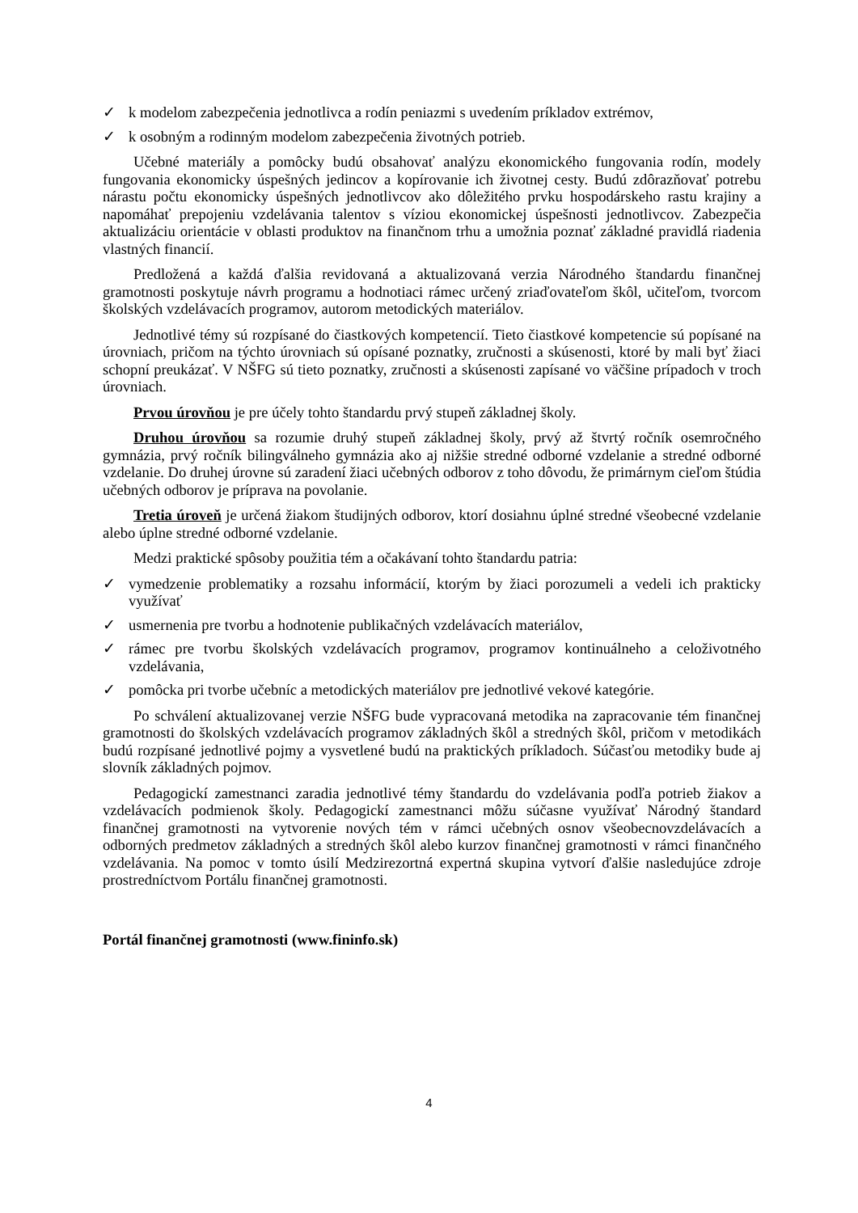✓ k modelom zabezpečenia jednotlivca a rodín peniazmi s uvedením príkladov extrémov,
✓ k osobným a rodinným modelom zabezpečenia životných potrieb.
Učebné materiály a pomôcky budú obsahovať analýzu ekonomického fungovania rodín, modely fungovania ekonomicky úspešných jedincov a kopírovanie ich životnej cesty. Budú zdôrazňovať potrebu nárastu počtu ekonomicky úspešných jednotlivcov ako dôležitého prvku hospodárskeho rastu krajiny a napomáhať prepojeniu vzdelávania talentov s víziou ekonomickej úspešnosti jednotlivcov. Zabezpečia aktualizáciu orientácie v oblasti produktov na finančnom trhu a umožnia poznať základné pravidlá riadenia vlastných financií.
Predložená a každá ďalšia revidovaná a aktualizovaná verzia Národného štandardu finančnej gramotnosti poskytuje návrh programu a hodnotiaci rámec určený zriaďovateľom škôl, učiteľom, tvorcom školských vzdelávacích programov, autorom metodických materiálov.
Jednotlivé témy sú rozpísané do čiastkových kompetencií. Tieto čiastkové kompetencie sú popísané na úrovniach, pričom na týchto úrovniach sú opísané poznatky, zručnosti a skúsenosti, ktoré by mali byť žiaci schopní preukázať. V NŠFG sú tieto poznatky, zručnosti a skúsenosti zapísané vo väčšine prípadoch v troch úrovniach.
Prvou úrovňou je pre účely tohto štandardu prvý stupeň základnej školy.
Druhou úrovňou sa rozumie druhý stupeň základnej školy, prvý až štvrtý ročník osemročného gymnázia, prvý ročník bilingválneho gymnázia ako aj nižšie stredné odborné vzdelanie a stredné odborné vzdelanie. Do druhej úrovne sú zaradení žiaci učebných odborov z toho dôvodu, že primárnym cieľom štúdia učebných odborov je príprava na povolanie.
Tretia úroveň je určená žiakom študijných odborov, ktorí dosiahnu úplné stredné všeobecné vzdelanie alebo úplne stredné odborné vzdelanie.
Medzi praktické spôsoby použitia tém a očakávaní tohto štandardu patria:
✓ vymedzenie problematiky a rozsahu informácií, ktorým by žiaci porozumeli a vedeli ich prakticky využívať
✓ usmernenia pre tvorbu a hodnotenie publikačných vzdelávacích materiálov,
✓ rámec pre tvorbu školských vzdelávacích programov, programov kontinuálneho a celoživotného vzdelávania,
✓ pomôcka pri tvorbe učebníc a metodických materiálov pre jednotlivé vekové kategórie.
Po schválení aktualizovanej verzie NŠFG bude vypracovaná metodika na zapracovanie tém finančnej gramotnosti do školských vzdelávacích programov základných škôl a stredných škôl, pričom v metodikách budú rozpísané jednotlivé pojmy a vysvetlené budú na praktických príkladoch. Súčasťou metodiky bude aj slovník základných pojmov.
Pedagogickí zamestnanci zaradia jednotlivé témy štandardu do vzdelávania podľa potrieb žiakov a vzdelávacích podmienok školy. Pedagogickí zamestnanci môžu súčasne využívať Národný štandard finančnej gramotnosti na vytvorenie nových tém v rámci učebných osnov všeobecnovzdelávacích a odborných predmetov základných a stredných škôl alebo kurzov finančnej gramotnosti v rámci finančného vzdelávania. Na pomoc v tomto úsilí Medzirezortná expertná skupina vytvorí ďalšie nasledujúce zdroje prostredníctvom Portálu finančnej gramotnosti.
Portál finančnej gramotnosti (www.fininfo.sk)
4